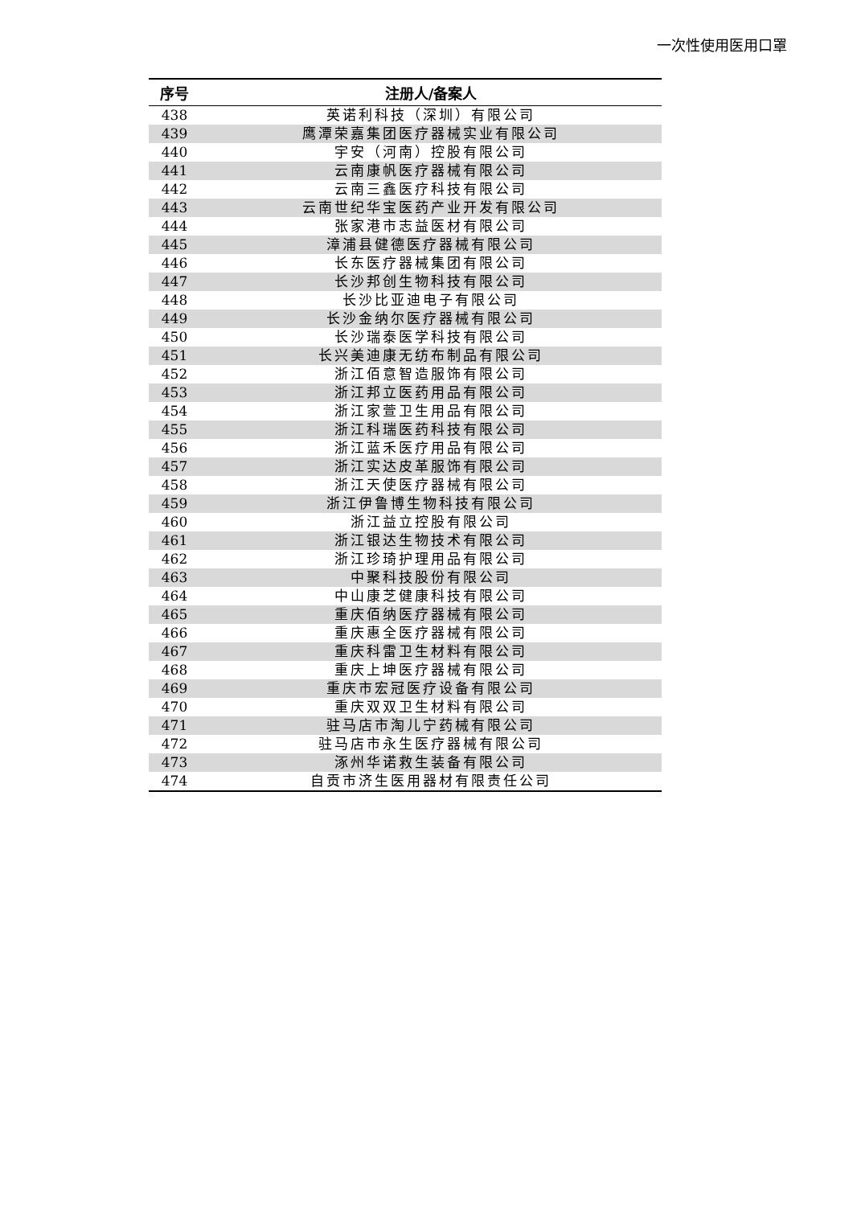一次性使用医用口罩
| 序号 | 注册人/备案人 |
| --- | --- |
| 438 | 英诺利科技（深圳）有限公司 |
| 439 | 鹰潭荣嘉集团医疗器械实业有限公司 |
| 440 | 宇安（河南）控股有限公司 |
| 441 | 云南康帆医疗器械有限公司 |
| 442 | 云南三鑫医疗科技有限公司 |
| 443 | 云南世纪华宝医药产业开发有限公司 |
| 444 | 张家港市志益医材有限公司 |
| 445 | 漳浦县健德医疗器械有限公司 |
| 446 | 长东医疗器械集团有限公司 |
| 447 | 长沙邦创生物科技有限公司 |
| 448 | 长沙比亚迪电子有限公司 |
| 449 | 长沙金纳尔医疗器械有限公司 |
| 450 | 长沙瑞泰医学科技有限公司 |
| 451 | 长兴美迪康无纺布制品有限公司 |
| 452 | 浙江佰意智造服饰有限公司 |
| 453 | 浙江邦立医药用品有限公司 |
| 454 | 浙江家萱卫生用品有限公司 |
| 455 | 浙江科瑞医药科技有限公司 |
| 456 | 浙江蓝禾医疗用品有限公司 |
| 457 | 浙江实达皮革服饰有限公司 |
| 458 | 浙江天使医疗器械有限公司 |
| 459 | 浙江伊鲁博生物科技有限公司 |
| 460 | 浙江益立控股有限公司 |
| 461 | 浙江银达生物技术有限公司 |
| 462 | 浙江珍琦护理用品有限公司 |
| 463 | 中聚科技股份有限公司 |
| 464 | 中山康芝健康科技有限公司 |
| 465 | 重庆佰纳医疗器械有限公司 |
| 466 | 重庆惠全医疗器械有限公司 |
| 467 | 重庆科雷卫生材料有限公司 |
| 468 | 重庆上坤医疗器械有限公司 |
| 469 | 重庆市宏冠医疗设备有限公司 |
| 470 | 重庆双双卫生材料有限公司 |
| 471 | 驻马店市淘儿宁药械有限公司 |
| 472 | 驻马店市永生医疗器械有限公司 |
| 473 | 涿州华诺救生装备有限公司 |
| 474 | 自贡市济生医用器材有限责任公司 |